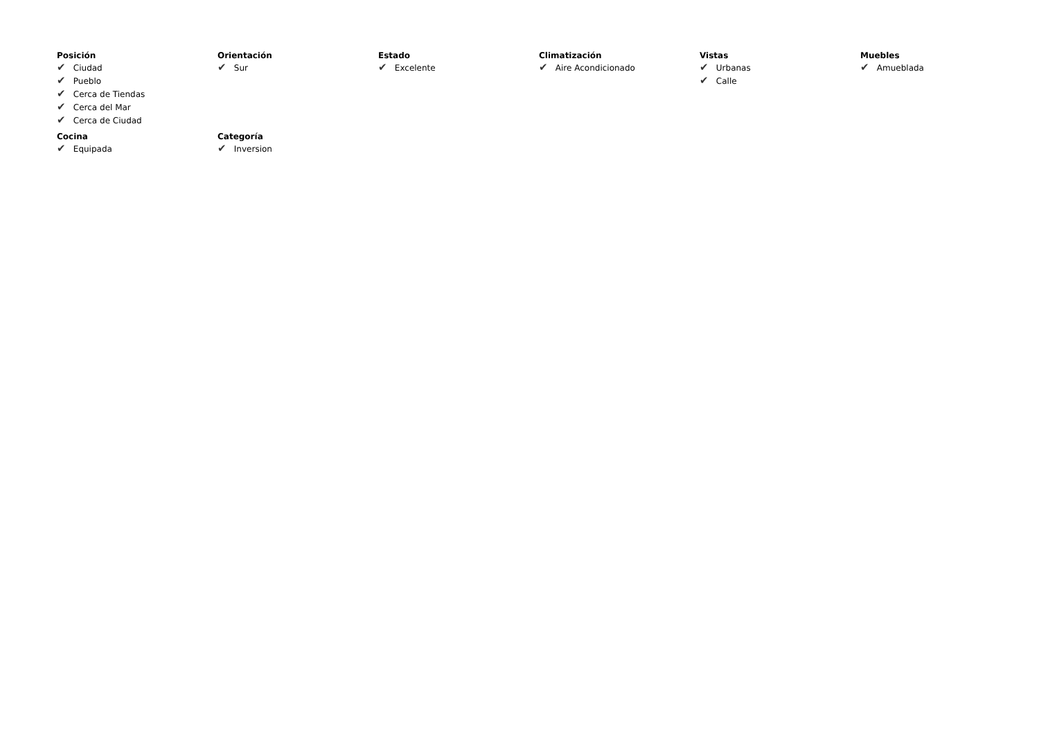Posición
✔ Ciudad
✔ Pueblo
✔ Cerca de Tiendas
✔ Cerca del Mar
✔ Cerca de Ciudad
Orientación
✔ Sur
Estado
✔ Excelente
Climatización
✔ Aire Acondicionado
Vistas
✔ Urbanas
✔ Calle
Muebles
✔ Amueblada
Cocina
✔ Equipada
Categoría
✔ Inversion